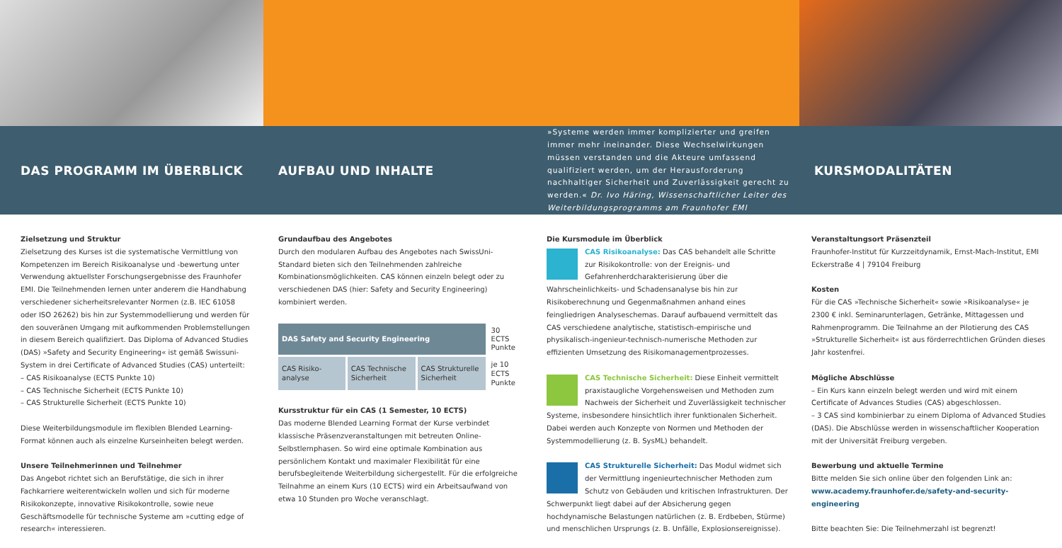DAS PROGRAMM IM ÜBERBLICK AUFBAU UND INHALTE
»Systeme werden immer komplizierter und greifen immer mehr ineinander. Diese Wechselwirkungen müssen verstanden und die Akteure umfassend qualifiziert werden, um der Herausforderung nachhaltiger Sicherheit und Zuverlässigkeit gerecht zu werden.« Dr. Ivo Häring, Wissenschaftlicher Leiter des Weiterbildungsprogramms am Fraunhofer EMI
KURSMODALITÄTEN
Zielsetzung und Struktur
Zielsetzung des Kurses ist die systematische Vermittlung von Kompetenzen im Bereich Risikoanalyse und -bewertung unter Verwendung aktuellster Forschungsergebnisse des Fraunhofer EMI. Die Teilnehmenden lernen unter anderem die Handhabung verschiedener sicherheitsrelevanter Normen (z.B. IEC 61058 oder ISO 26262) bis hin zur Systemmodellierung und werden für den souveränen Umgang mit aufkommenden Problemstellungen in diesem Bereich qualifiziert. Das Diploma of Advanced Studies (DAS) »Safety and Security Engineering« ist gemäß Swissuni-System in drei Certificate of Advanced Studies (CAS) unterteilt:
– CAS Risikoanalyse (ECTS Punkte 10)
– CAS Technische Sicherheit (ECTS Punkte 10)
– CAS Strukturelle Sicherheit (ECTS Punkte 10)
Diese Weiterbildungsmodule im flexiblen Blended Learning-Format können auch als einzelne Kurseinheiten belegt werden.
Unsere Teilnehmerinnen und Teilnehmer
Das Angebot richtet sich an Berufstätige, die sich in ihrer Fachkarriere weiterentwickeln wollen und sich für moderne Risikokonzepte, innovative Risikokontrolle, sowie neue Geschäftsmodelle für technische Systeme am »cutting edge of research« interessieren.
Grundaufbau des Angebotes
Durch den modularen Aufbau des Angebotes nach SwissUni-Standard bieten sich den Teilnehmenden zahlreiche Kombinationsmöglichkeiten. CAS können einzeln belegt oder zu verschiedenen DAS (hier: Safety and Security Engineering) kombiniert werden.
| DAS Safety and Security Engineering | | | 30 ECTS Punkte |
| CAS Risiko-analyse | CAS Technische Sicherheit | CAS Strukturelle Sicherheit | je 10 ECTS Punkte |
Kursstruktur für ein CAS (1 Semester, 10 ECTS)
Das moderne Blended Learning Format der Kurse verbindet klassische Präsenzveranstaltungen mit betreuten Online-Selbstlernphasen. So wird eine optimale Kombination aus persönlichem Kontakt und maximaler Flexibilität für eine berufsbegleitende Weiterbildung sichergestellt. Für die erfolgreiche Teilnahme an einem Kurs (10 ECTS) wird ein Arbeitsaufwand von etwa 10 Stunden pro Woche veranschlagt.
Die Kursmodule im Überblick
CAS Risikoanalyse: Das CAS behandelt alle Schritte zur Risikokontrolle: von der Ereignis- und Gefahrenherdcharakterisierung über die Wahrscheinlichkeits- und Schadensanalyse bis hin zur Risikoberechnung und Gegenmaßnahmen anhand eines feingliedrigen Analyseschemas. Darauf aufbauend vermittelt das CAS verschiedene analytische, statistisch-empirische und physikalisch-ingenieur-technisch-numerische Methoden zur effizienten Umsetzung des Risikomanagementprozesses.
CAS Technische Sicherheit: Diese Einheit vermittelt praxistaugliche Vorgehensweisen und Methoden zum Nachweis der Sicherheit und Zuverlässigkeit technischer Systeme, insbesondere hinsichtlich ihrer funktionalen Sicherheit. Dabei werden auch Konzepte von Normen und Methoden der Systemmodellierung (z. B. SysML) behandelt.
CAS Strukturelle Sicherheit: Das Modul widmet sich der Vermittlung ingenieurtechnischer Methoden zum Schutz von Gebäuden und kritischen Infrastrukturen. Der Schwerpunkt liegt dabei auf der Absicherung gegen hochdynamische Belastungen natürlichen (z. B. Erdbeben, Stürme) und menschlichen Ursprungs (z. B. Unfälle, Explosionsereignisse).
Veranstaltungsort Präsenzteil
Fraunhofer-Institut für Kurzzeitdynamik, Ernst-Mach-Institut, EMI
Eckerstraße 4 | 79104 Freiburg
Kosten
Für die CAS »Technische Sicherheit« sowie »Risikoanalyse« je 2300 € inkl. Seminarunterlagen, Getränke, Mittagessen und Rahmenprogramm. Die Teilnahme an der Pilotierung des CAS »Strukturelle Sicherheit« ist aus förderrechtlichen Gründen dieses Jahr kostenfrei.
Mögliche Abschlüsse
– Ein Kurs kann einzeln belegt werden und wird mit einem Certificate of Advances Studies (CAS) abgeschlossen.
– 3 CAS sind kombinierbar zu einem Diploma of Advanced Studies (DAS). Die Abschlüsse werden in wissenschaftlicher Kooperation mit der Universität Freiburg vergeben.
Bewerbung und aktuelle Termine
Bitte melden Sie sich online über den folgenden Link an:
www.academy.fraunhofer.de/safety-and-security-engineering
Bitte beachten Sie: Die Teilnehmerzahl ist begrenzt!